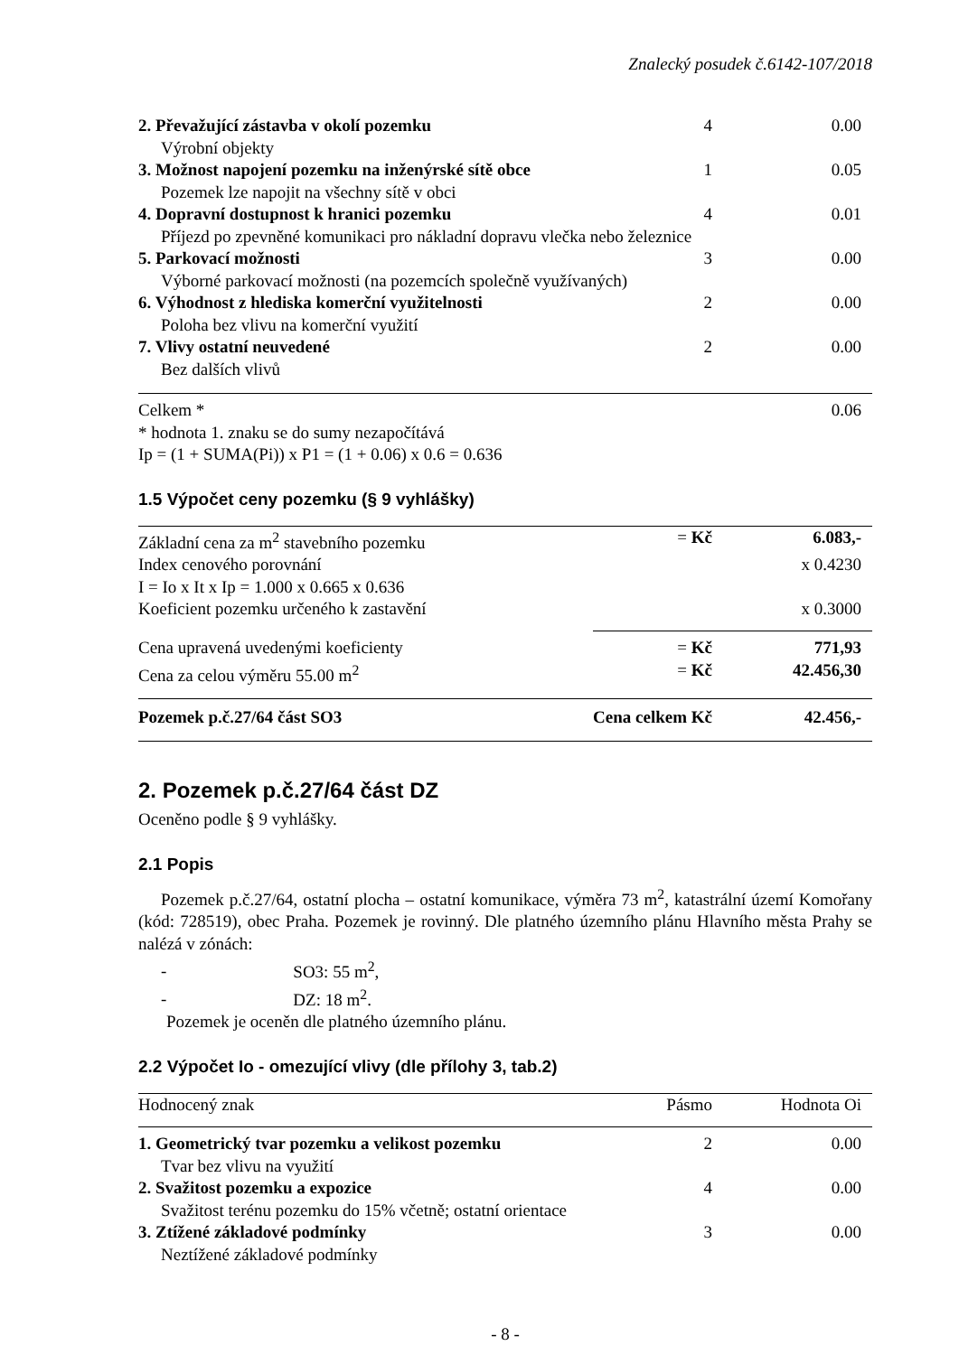Znalecký posudek č.6142-107/2018
| 2. Převažující zástavba v okolí pozemku | 4 | 0.00 |
| Výrobní objekty | | |
| 3. Možnost napojení pozemku na inženýrské sítě obce | 1 | 0.05 |
| Pozemek lze napojit na všechny sítě v obci | | |
| 4. Dopravní dostupnost k hranici pozemku | 4 | 0.01 |
| Příjezd po zpevněné komunikaci pro nákladní dopravu vlečka nebo železnice | | |
| 5. Parkovací možnosti | 3 | 0.00 |
| Výborné parkovací možnosti (na pozemcích společně využívaných) | | |
| 6. Výhodnost z hlediska komerční využitelnosti | 2 | 0.00 |
| Poloha bez vlivu na komerční využití | | |
| 7. Vlivy ostatní neuvedené | 2 | 0.00 |
| Bez dalších vlivů | | |
| Celkem * | | 0.06 |
* hodnota 1. znaku se do sumy nezapočítává
Ip = (1 + SUMA(Pi)) x P1 = (1 + 0.06) x 0.6 = 0.636
1.5 Výpočet ceny pozemku (§ 9 vyhlášky)
| Základní cena za m<sup>2</sup> stavebního pozemku | = Kč | 6.083,- |
| Index cenového porovnání | | x 0.4230 |
| I = Io x It x Ip = 1.000 x 0.665 x 0.636 | | |
| Koeficient pozemku určeného k zastavění | | x 0.3000 |
| Cena upravená uvedenými koeficienty | = Kč | 771,93 |
| Cena za celou výměru 55.00 m<sup>2</sup> | = Kč | 42.456,30 |
| Pozemek p.č.27/64 část SO3 | Cena celkem Kč | 42.456,- |
2. Pozemek p.č.27/64 část DZ
Oceněno podle § 9 vyhlášky.
2.1 Popis
Pozemek p.č.27/64, ostatní plocha – ostatní komunikace, výměra 73 m<sup>2</sup>, katastrální území Komořany (kód: 728519), obec Praha. Pozemek je rovinný. Dle platného územního plánu Hlavního města Prahy se nalézá v zónách:
- SO3: 55 m<sup>2</sup>,
- DZ: 18 m<sup>2</sup>.
Pozemek je oceněn dle platného územního plánu.
2.2 Výpočet Io - omezující vlivy (dle přílohy 3, tab.2)
| Hodnocený znak | Pásmo | Hodnota Oi |
| --- | --- | --- |
| 1. Geometrický tvar pozemku a velikost pozemku | 2 | 0.00 |
| Tvar bez vlivu na využití | | |
| 2. Svažitost pozemku a expozice | 4 | 0.00 |
| Svažitost terénu pozemku do 15% včetně; ostatní orientace | | |
| 3. Ztížené základové podmínky | 3 | 0.00 |
| Neztížené základové podmínky | | |
- 8 -